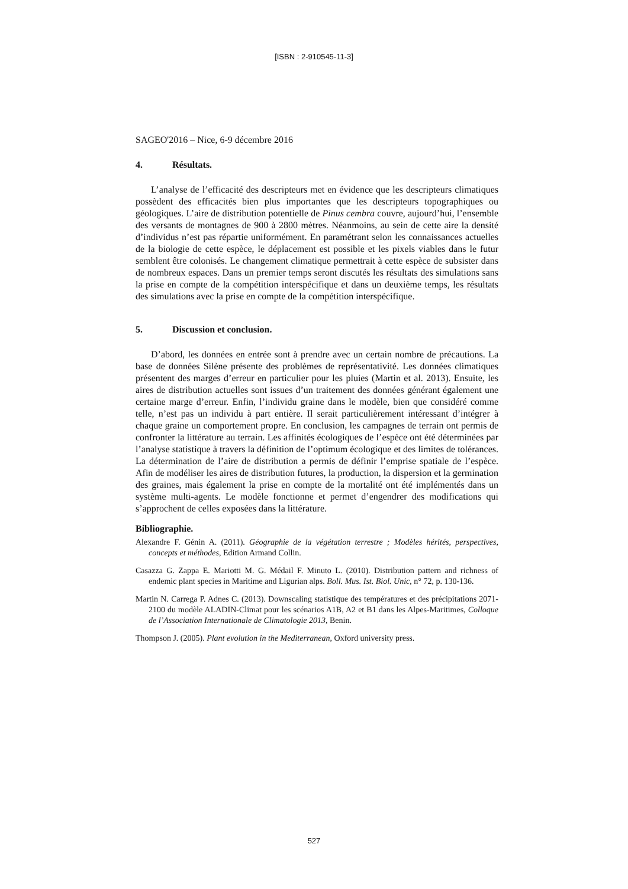[ISBN : 2-910545-11-3]
SAGEO'2016 – Nice, 6-9 décembre 2016
4. Résultats.
L’analyse de l’efficacité des descripteurs met en évidence que les descripteurs climatiques possèdent des efficacités bien plus importantes que les descripteurs topographiques ou géologiques. L’aire de distribution potentielle de Pinus cembra couvre, aujourd’hui, l’ensemble des versants de montagnes de 900 à 2800 mètres. Néanmoins, au sein de cette aire la densité d’individus n’est pas répartie uniformément. En paramétrant selon les connaissances actuelles de la biologie de cette espèce, le déplacement est possible et les pixels viables dans le futur semblent être colonisés. Le changement climatique permettrait à cette espèce de subsister dans de nombreux espaces. Dans un premier temps seront discutés les résultats des simulations sans la prise en compte de la compétition interspécifique et dans un deuxième temps, les résultats des simulations avec la prise en compte de la compétition interspécifique.
5. Discussion et conclusion.
D’abord, les données en entrée sont à prendre avec un certain nombre de précautions. La base de données Silène présente des problèmes de représentativité. Les données climatiques présentent des marges d’erreur en particulier pour les pluies (Martin et al. 2013). Ensuite, les aires de distribution actuelles sont issues d’un traitement des données générant également une certaine marge d’erreur. Enfin, l’individu graine dans le modèle, bien que considéré comme telle, n’est pas un individu à part entière. Il serait particulièrement intéressant d’intégrer à chaque graine un comportement propre. En conclusion, les campagnes de terrain ont permis de confronter la littérature au terrain. Les affinités écologiques de l’espèce ont été déterminées par l’analyse statistique à travers la définition de l’optimum écologique et des limites de tolérances. La détermination de l’aire de distribution a permis de définir l’emprise spatiale de l’espèce. Afin de modéliser les aires de distribution futures, la production, la dispersion et la germination des graines, mais également la prise en compte de la mortalité ont été implémentés dans un système multi-agents. Le modèle fonctionne et permet d’engendrer des modifications qui s’approchent de celles exposées dans la littérature.
Bibliographie.
Alexandre F. Génin A. (2011). Géographie de la végétation terrestre ; Modèles hérités, perspectives, concepts et méthodes, Edition Armand Collin.
Casazza G. Zappa E. Mariotti M. G. Médail F. Minuto L. (2010). Distribution pattern and richness of endemic plant species in Maritime and Ligurian alps. Boll. Mus. Ist. Biol. Unic, n° 72, p. 130-136.
Martin N. Carrega P. Adnes C. (2013). Downscaling statistique des températures et des précipitations 2071-2100 du modèle ALADIN-Climat pour les scénarios A1B, A2 et B1 dans les Alpes-Maritimes, Colloque de l’Association Internationale de Climatologie 2013, Benin.
Thompson J. (2005). Plant evolution in the Mediterranean, Oxford university press.
527